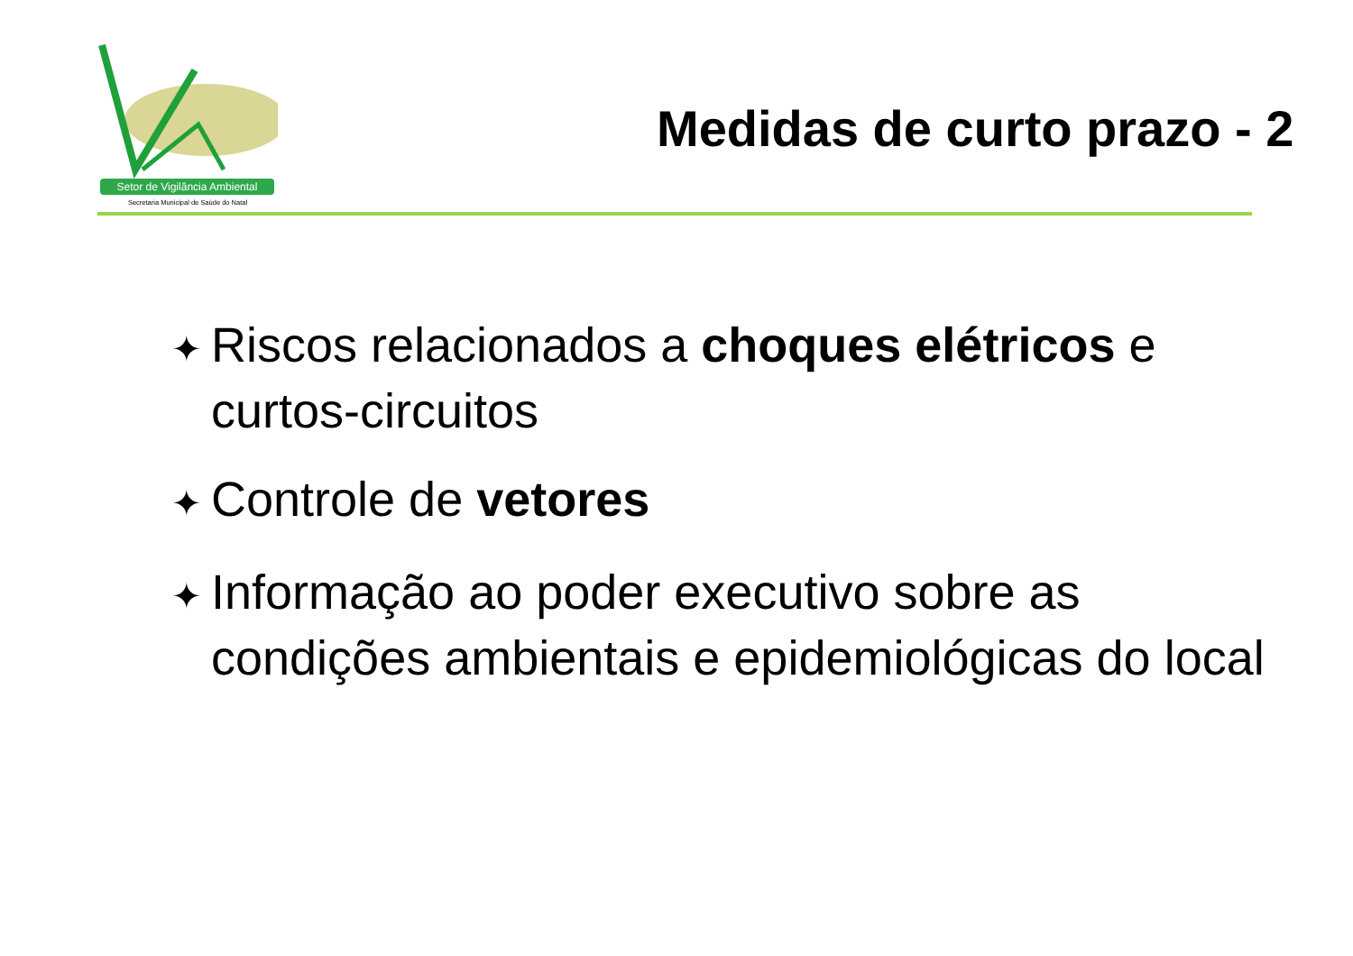Setor de Vigilância Ambiental
Secretaria Municipal de Saúde do Natal
Medidas de curto prazo - 2
✦ Riscos relacionados a choques elétricos e curtos-circuitos
✦ Controle de vetores
✦ Informação ao poder executivo sobre as condições ambientais e epidemiológicas do local